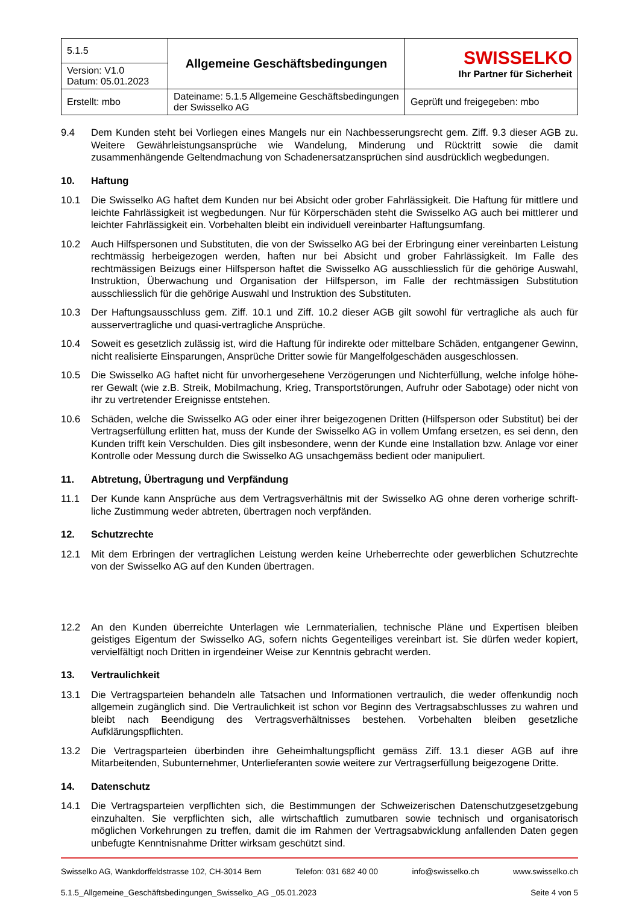| 5.1.5 | Allgemeine Geschäftsbedingungen | SWISSELKO Ihr Partner für Sicherheit |
| Version: V1.0 Datum: 05.01.2023 | | |
| Erstellt: mbo | Dateiname: 5.1.5 Allgemeine Geschäftsbedingungen der Swisselko AG | Geprüft und freigegeben: mbo |
9.4 Dem Kunden steht bei Vorliegen eines Mangels nur ein Nachbesserungsrecht gem. Ziff. 9.3 dieser AGB zu. Weitere Gewährleistungsansprüche wie Wandelung, Minderung und Rücktritt sowie die damit zusammenhängende Geltendmachung von Schadenersatzansprüchen sind ausdrücklich wegbedungen.
10. Haftung
10.1 Die Swisselko AG haftet dem Kunden nur bei Absicht oder grober Fahrlässigkeit. Die Haftung für mittlere und leichte Fahrlässigkeit ist wegbedungen. Nur für Körperschäden steht die Swisselko AG auch bei mittlerer und leichter Fahrlässigkeit ein. Vorbehalten bleibt ein individuell vereinbarter Haftungsumfang.
10.2 Auch Hilfspersonen und Substituten, die von der Swisselko AG bei der Erbringung einer vereinbarten Leistung rechtmässig herbeigezogen werden, haften nur bei Absicht und grober Fahrlässigkeit. Im Falle des rechtmässigen Beizugs einer Hilfsperson haftet die Swisselko AG ausschliesslich für die gehörige Auswahl, Instruktion, Überwachung und Organisation der Hilfsperson, im Falle der rechtmässigen Substitution ausschliesslich für die gehörige Auswahl und Instruktion des Substituten.
10.3 Der Haftungsausschluss gem. Ziff. 10.1 und Ziff. 10.2 dieser AGB gilt sowohl für vertragliche als auch für ausservertragliche und quasi-vertragliche Ansprüche.
10.4 Soweit es gesetzlich zulässig ist, wird die Haftung für indirekte oder mittelbare Schäden, entgangener Gewinn, nicht realisierte Einsparungen, Ansprüche Dritter sowie für Mangelfolgeschäden ausgeschlossen.
10.5 Die Swisselko AG haftet nicht für unvorhergesehene Verzögerungen und Nichterfüllung, welche infolge höhe-rer Gewalt (wie z.B. Streik, Mobilmachung, Krieg, Transportstörungen, Aufruhr oder Sabotage) oder nicht von ihr zu vertretender Ereignisse entstehen.
10.6 Schäden, welche die Swisselko AG oder einer ihrer beigezogenen Dritten (Hilfsperson oder Substitut) bei der Vertragserfüllung erlitten hat, muss der Kunde der Swisselko AG in vollem Umfang ersetzen, es sei denn, den Kunden trifft kein Verschulden. Dies gilt insbesondere, wenn der Kunde eine Installation bzw. Anlage vor einer Kontrolle oder Messung durch die Swisselko AG unsachgemäss bedient oder manipuliert.
11. Abtretung, Übertragung und Verpfändung
11.1 Der Kunde kann Ansprüche aus dem Vertragsverhältnis mit der Swisselko AG ohne deren vorherige schrift-liche Zustimmung weder abtreten, übertragen noch verpfänden.
12. Schutzrechte
12.1 Mit dem Erbringen der vertraglichen Leistung werden keine Urheberrechte oder gewerblichen Schutzrechte von der Swisselko AG auf den Kunden übertragen.
12.2 An den Kunden überreichte Unterlagen wie Lernmaterialien, technische Pläne und Expertisen bleiben geistiges Eigentum der Swisselko AG, sofern nichts Gegenteiliges vereinbart ist. Sie dürfen weder kopiert, vervielfältigt noch Dritten in irgendeiner Weise zur Kenntnis gebracht werden.
13. Vertraulichkeit
13.1 Die Vertragsparteien behandeln alle Tatsachen und Informationen vertraulich, die weder offenkundig noch allgemein zugänglich sind. Die Vertraulichkeit ist schon vor Beginn des Vertragsabschlusses zu wahren und bleibt nach Beendigung des Vertragsverhältnisses bestehen. Vorbehalten bleiben gesetzliche Aufklärungspflichten.
13.2 Die Vertragsparteien überbinden ihre Geheimhaltungspflicht gemäss Ziff. 13.1 dieser AGB auf ihre Mitarbeitenden, Subunternehmer, Unterlieferanten sowie weitere zur Vertragserfüllung beigezogene Dritte.
14. Datenschutz
14.1 Die Vertragsparteien verpflichten sich, die Bestimmungen der Schweizerischen Datenschutzgesetzgebung einzuhalten. Sie verpflichten sich, alle wirtschaftlich zumutbaren sowie technisch und organisatorisch möglichen Vorkehrungen zu treffen, damit die im Rahmen der Vertragsabwicklung anfallenden Daten gegen unbefugte Kenntnisnahme Dritter wirksam geschützt sind.
Swisselko AG, Wankdorffeldstrasse 102, CH-3014 Bern Telefon: 031 682 40 00 info@swisselko.ch www.swisselko.ch
5.1.5_Allgemeine_Geschäftsbedingungen_Swisselko_AG _05.01.2023 Seite 4 von 5